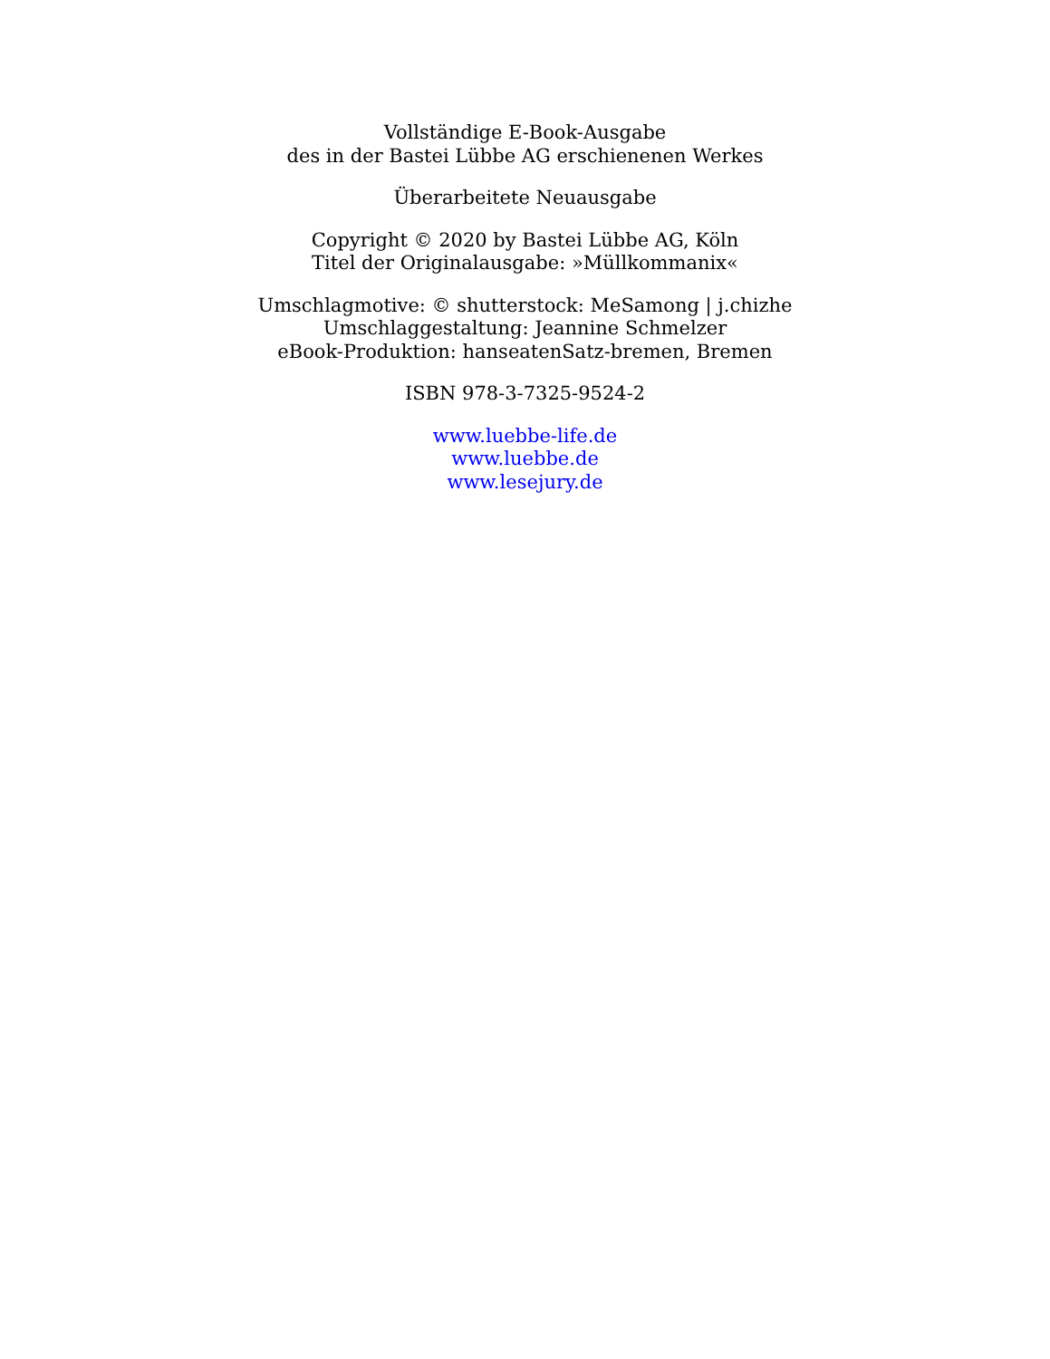Vollständige E-Book-Ausgabe
des in der Bastei Lübbe AG erschienenen Werkes
Überarbeitete Neuausgabe
Copyright © 2020 by Bastei Lübbe AG, Köln
Titel der Originalausgabe: »Müllkommanix«
Umschlagmotive: © shutterstock: MeSamong | j.chizhe
Umschlaggestaltung: Jeannine Schmelzer
eBook-Produktion: hanseatenSatz-bremen, Bremen
ISBN 978-3-7325-9524-2
www.luebbe-life.de
www.luebbe.de
www.lesejury.de